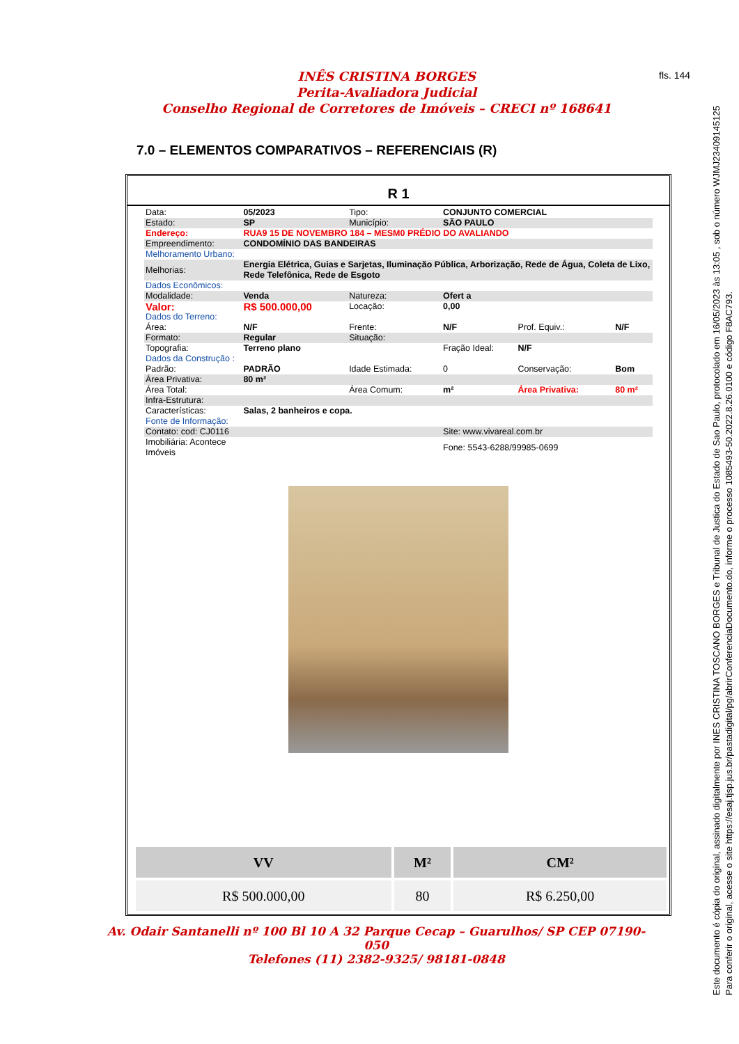INÊS CRISTINA BORGES
Perita-Avaliadora Judicial
Conselho Regional de Corretores de Imóveis – CRECI nº 168641
fls. 144
7.0 – ELEMENTOS COMPARATIVOS – REFERENCIAIS (R)
R 1
| Data: | 05/2023 | Tipo: | CONJUNTO COMERCIAL | | |
| Estado: | SP | Município: | SÃO PAULO | | |
| Endereço: | RUA9 15 DE NOVEMBRO 184 – MESM0 PRÉDIO DO AVALIANDO | | | | |
| Empreendimento: | CONDOMÍNIO DAS BANDEIRAS | | | | |
| Melhoramento Urbano: | | | | | |
| Melhorias: | Energia Elétrica, Guias e Sarjetas, Iluminação Pública, Arborização, Rede de Água, Coleta de Lixo, Rede Telefônica, Rede de Esgoto | | | | |
| Dados Econômicos: | | | | | |
| Modalidade: | Venda | Natureza: | Ofert a | | |
| Valor: | R$ 500.000,00 | Locação: | 0,00 | | |
| Dados do Terreno: | | | | | |
| Área: | N/F | Frente: | N/F | Prof. Equiv.: | N/F |
| Formato: | Regular | Situação: | | | |
| Topografia: | Terreno plano | | Fração Ideal: | N/F | |
| Dados da Construção : | | | | | |
| Padrão: | PADRÃO | Idade Estimada: | 0 | Conservação: | Bom |
| Área Privativa: | 80 m² | | | | |
| Área Total: | | Área Comum: | m² | Área Privativa: | 80 m² |
| Infra-Estrutura: | | | | | |
| Características: | Salas, 2 banheiros e copa. | | | | |
| Fonte de Informação: | | | | | |
| Contato: cod: CJ0116 | | | Site: www.vivareal.com.br | | |
| Imobiliária: Acontece Imóveis | | | Fone: 5543-6288/99985-0699 | | |
| VV | M² | CM² |
| --- | --- | --- |
| R$ 500.000,00 | 80 | R$ 6.250,00 |
Av. Odair Santanelli nº 100 Bl 10 A 32 Parque Cecap – Guarulhos/ SP CEP 07190-050
Telefones (11) 2382-9325/ 98181-0848
Este documento é cópia do original, assinado digitalmente por INES CRISTINA TOSCANO BORGES e Tribunal de Justica do Estado de Sao Paulo, protocolado em 16/05/2023 às 13:05 , sob o número WJMJ23409145125
Para conferir o original, acesse o site https://esaj.tjsp.jus.br/pastadigital/pg/abrirConferenciaDocumento.do, informe o processo 1085493-50.2022.8.26.0100 e código F8AC793.